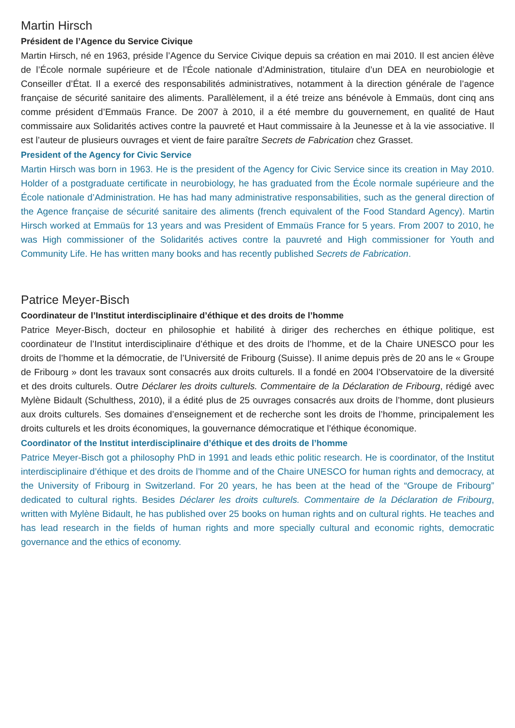Martin Hirsch
Président de l’Agence du Service Civique
Martin Hirsch, né en 1963, préside l’Agence du Service Civique depuis sa création en mai 2010. Il est ancien élève de l’École normale supérieure et de l’École nationale d’Administration, titulaire d’un DEA en neurobiologie et Conseiller d’État. Il a exercé des responsabilités administratives, notamment à la direction générale de l’agence française de sécurité sanitaire des aliments. Parallèlement, il a été treize ans bénévole à Emmaüs, dont cinq ans comme président d’Emmaüs France. De 2007 à 2010, il a été membre du gouvernement, en qualité de Haut commissaire aux Solidarités actives contre la pauvreté et Haut commissaire à la Jeunesse et à la vie associative. Il est l’auteur de plusieurs ouvrages et vient de faire paraître Secrets de Fabrication chez Grasset.
President of the Agency for Civic Service
Martin Hirsch was born in 1963. He is the president of the Agency for Civic Service since its creation in May 2010. Holder of a postgraduate certificate in neurobiology, he has graduated from the École normale supérieure and the École nationale d’Administration. He has had many administrative responsabilities, such as the general direction of the Agence française de sécurité sanitaire des aliments (french equivalent of the Food Standard Agency). Martin Hirsch worked at Emmaüs for 13 years and was President of Emmaüs France for 5 years. From 2007 to 2010, he was High commissioner of the Solidarités actives contre la pauvreté and High commissioner for Youth and Community Life. He has written many books and has recently published Secrets de Fabrication.
Patrice Meyer-Bisch
Coordinateur de l’Institut interdisciplinaire d’éthique et des droits de l’homme
Patrice Meyer-Bisch, docteur en philosophie et habilité à diriger des recherches en éthique politique, est coordinateur de l’Institut interdisciplinaire d’éthique et des droits de l’homme, et de la Chaire UNESCO pour les droits de l’homme et la démocratie, de l’Université de Fribourg (Suisse). Il anime depuis près de 20 ans le « Groupe de Fribourg » dont les travaux sont consacrés aux droits culturels. Il a fondé en 2004 l’Observatoire de la diversité et des droits culturels. Outre Déclarer les droits culturels. Commentaire de la Déclaration de Fribourg, rédigé avec Mylène Bidault (Schulthess, 2010), il a édité plus de 25 ouvrages consacrés aux droits de l’homme, dont plusieurs aux droits culturels. Ses domaines d’enseignement et de recherche sont les droits de l’homme, principalement les droits culturels et les droits économiques, la gouvernance démocratique et l’éthique économique.
Coordinator of the Institut interdisciplinaire d’éthique et des droits de l’homme
Patrice Meyer-Bisch got a philosophy PhD in 1991 and leads ethic politic research. He is coordinator, of the Institut interdisciplinaire d’éthique et des droits de l’homme and of the Chaire UNESCO for human rights and democracy, at the University of Fribourg in Switzerland. For 20 years, he has been at the head of the “Groupe de Fribourg” dedicated to cultural rights. Besides Déclarer les droits culturels. Commentaire de la Déclaration de Fribourg, written with Mylène Bidault, he has published over 25 books on human rights and on cultural rights. He teaches and has lead research in the fields of human rights and more specially cultural and economic rights, democratic governance and the ethics of economy.